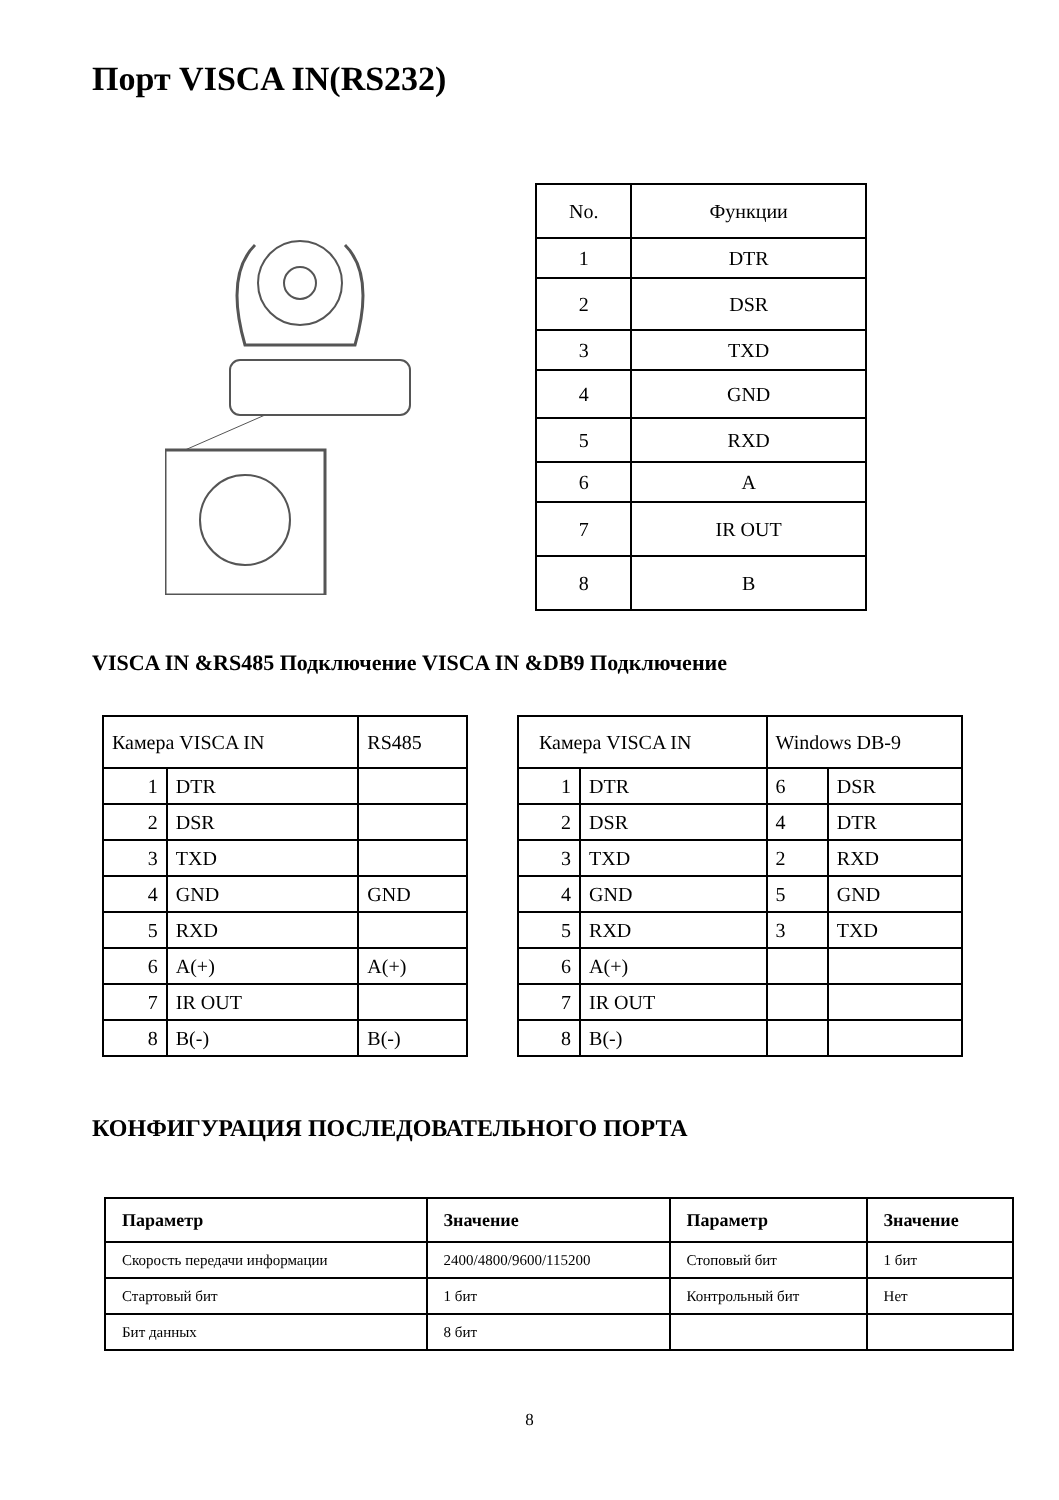Порт VISCA IN(RS232)
| No. | Функции |
| 1 | DTR |
| 2 | DSR |
| 3 | TXD |
| 4 | GND |
| 5 | RXD |
| 6 | A |
| 7 | IR OUT |
| 8 | B |
VISCA IN &RS485 Подключение VISCA IN &DB9 Подключение
| Камера VISCA IN | | RS485 |
| 1 | DTR | |
| 2 | DSR | |
| 3 | TXD | |
| 4 | GND | GND |
| 5 | RXD | |
| 6 | A(+) | A(+) |
| 7 | IR OUT | |
| 8 | B(-) | B(-) |
| Камера VISCA IN | | Windows DB-9 | |
| 1 | DTR | 6 | DSR |
| 2 | DSR | 4 | DTR |
| 3 | TXD | 2 | RXD |
| 4 | GND | 5 | GND |
| 5 | RXD | 3 | TXD |
| 6 | A(+) | | |
| 7 | IR OUT | | |
| 8 | B(-) | | |
КОНФИГУРАЦИЯ ПОСЛЕДОВАТЕЛЬНОГО ПОРТА
| Параметр | Значение | Параметр | Значение |
| Скорость передачи информации | 2400/4800/9600/115200 | Стоповый бит | 1 бит |
| Стартовый бит | 1 бит | Контрольный бит | Нет |
| Бит данных | 8 бит | | |
8